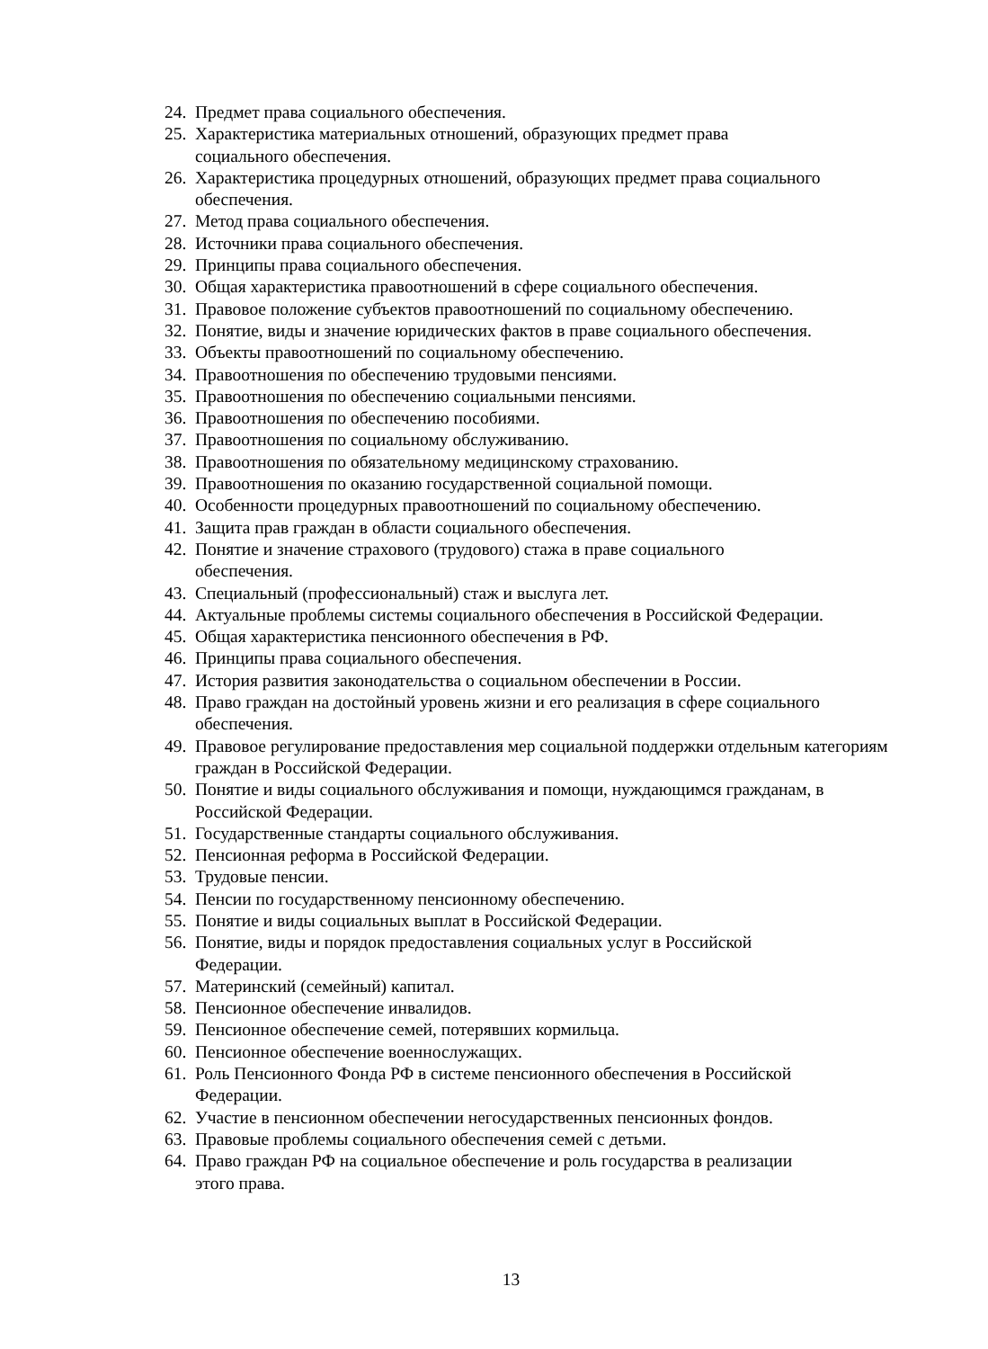24. Предмет права социального обеспечения.
25. Характеристика материальных отношений, образующих предмет права
социального обеспечения.
26. Характеристика процедурных отношений, образующих предмет права социального обеспечения.
27. Метод права социального обеспечения.
28. Источники права социального обеспечения.
29. Принципы права социального обеспечения.
30. Общая характеристика правоотношений в сфере социального обеспечения.
31. Правовое положение субъектов правоотношений по социальному обеспечению.
32. Понятие, виды и значение юридических фактов в праве социального обеспечения.
33. Объекты правоотношений по социальному обеспечению.
34. Правоотношения по обеспечению трудовыми пенсиями.
35. Правоотношения по обеспечению социальными пенсиями.
36. Правоотношения по обеспечению пособиями.
37. Правоотношения по социальному обслуживанию.
38. Правоотношения по обязательному медицинскому страхованию.
39. Правоотношения по оказанию государственной социальной помощи.
40. Особенности процедурных правоотношений по социальному обеспечению.
41. Защита прав граждан в области социального обеспечения.
42. Понятие и значение страхового (трудового) стажа в праве социального
обеспечения.
43. Специальный (профессиональный) стаж и выслуга лет.
44. Актуальные проблемы системы социального обеспечения в Российской Федерации.
45. Общая характеристика пенсионного обеспечения в РФ.
46. Принципы права социального обеспечения.
47. История развития законодательства о социальном обеспечении в России.
48. Право граждан на достойный уровень жизни и его реализация в сфере социального обеспечения.
49. Правовое регулирование предоставления мер социальной поддержки отдельным категориям граждан в Российской Федерации.
50. Понятие и виды социального обслуживания и помощи, нуждающимся гражданам, в Российской Федерации.
51. Государственные стандарты социального обслуживания.
52. Пенсионная реформа в Российской Федерации.
53. Трудовые пенсии.
54. Пенсии по государственному пенсионному обеспечению.
55. Понятие и виды социальных выплат в Российской Федерации.
56. Понятие, виды и порядок предоставления социальных услуг в Российской
Федерации.
57. Материнский (семейный) капитал.
58. Пенсионное обеспечение инвалидов.
59. Пенсионное обеспечение семей, потерявших кормильца.
60. Пенсионное обеспечение военнослужащих.
61. Роль Пенсионного Фонда РФ в системе пенсионного обеспечения в Российской
Федерации.
62. Участие в пенсионном обеспечении негосударственных пенсионных фондов.
63. Правовые проблемы социального обеспечения семей с детьми.
64. Право граждан РФ на социальное обеспечение и роль государства в реализации
этого права.
13